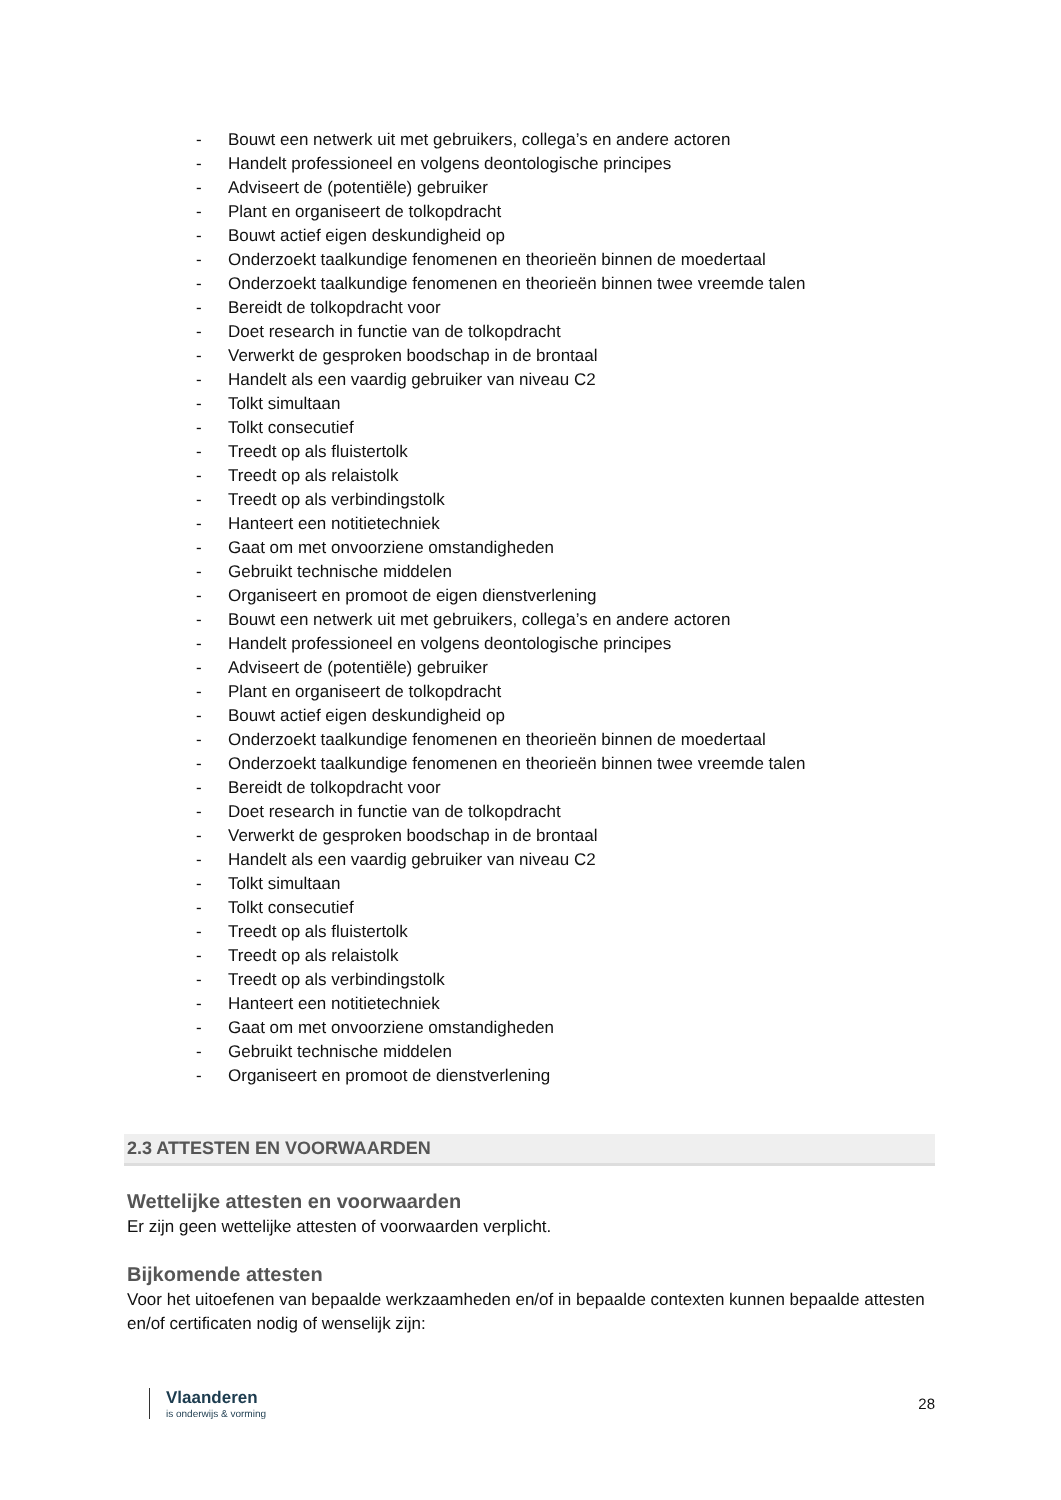- Bouwt een netwerk uit met gebruikers, collega’s en andere actoren
- Handelt professioneel en volgens deontologische principes
- Adviseert de (potentiële) gebruiker
- Plant en organiseert de tolkopdracht
- Bouwt actief eigen deskundigheid op
- Onderzoekt taalkundige fenomenen en theorieën binnen de moedertaal
- Onderzoekt taalkundige fenomenen en theorieën binnen twee vreemde talen
- Bereidt de tolkopdracht voor
- Doet research in functie van de tolkopdracht
- Verwerkt de gesproken boodschap in de brontaal
- Handelt als een vaardig gebruiker van niveau C2
- Tolkt simultaan
- Tolkt consecutief
- Treedt op als fluistertolk
- Treedt op als relaistolk
- Treedt op als verbindingstolk
- Hanteert een notitietechniek
- Gaat om met onvoorziene omstandigheden
- Gebruikt technische middelen
- Organiseert en promoot de eigen dienstverlening
- Bouwt een netwerk uit met gebruikers, collega’s en andere actoren
- Handelt professioneel en volgens deontologische principes
- Adviseert de (potentiële) gebruiker
- Plant en organiseert de tolkopdracht
- Bouwt actief eigen deskundigheid op
- Onderzoekt taalkundige fenomenen en theorieën binnen de moedertaal
- Onderzoekt taalkundige fenomenen en theorieën binnen twee vreemde talen
- Bereidt de tolkopdracht voor
- Doet research in functie van de tolkopdracht
- Verwerkt de gesproken boodschap in de brontaal
- Handelt als een vaardig gebruiker van niveau C2
- Tolkt simultaan
- Tolkt consecutief
- Treedt op als fluistertolk
- Treedt op als relaistolk
- Treedt op als verbindingstolk
- Hanteert een notitietechniek
- Gaat om met onvoorziene omstandigheden
- Gebruikt technische middelen
- Organiseert en promoot de dienstverlening
2.3 ATTESTEN EN VOORWAARDEN
Wettelijke attesten en voorwaarden
Er zijn geen wettelijke attesten of voorwaarden verplicht.
Bijkomende attesten
Voor het uitoefenen van bepaalde werkzaamheden en/of in bepaalde contexten kunnen bepaalde attesten en/of certificaten nodig of wenselijk zijn:
Vlaanderen
is onderwijs & vorming
28